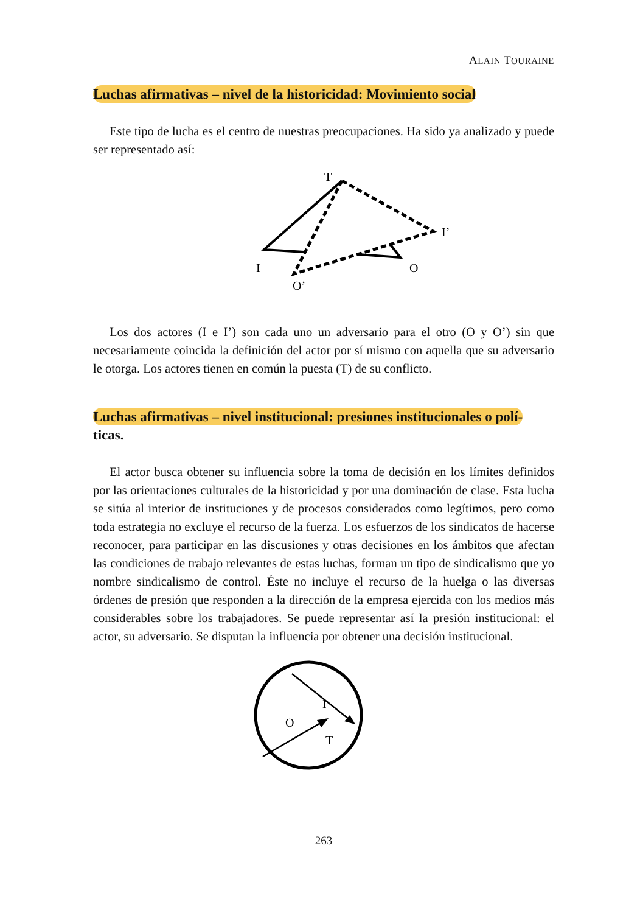ALAIN TOURAINE
Luchas afirmativas – nivel de la historicidad: Movimiento social
Este tipo de lucha es el centro de nuestras preocupaciones. Ha sido ya analizado y puede ser representado así:
T
I’
I
O
O’
Los dos actores (I e I’) son cada uno un adversario para el otro (O y O’) sin que necesariamente coincida la definición del actor por sí mismo con aquella que su adversario le otorga. Los actores tienen en común la puesta (T) de su conflicto.
Luchas afirmativas – nivel institucional: presiones institucionales o polí-
ticas.
El actor busca obtener su influencia sobre la toma de decisión en los límites definidos por las orientaciones culturales de la historicidad y por una dominación de clase. Esta lucha se sitúa al interior de instituciones y de procesos considerados como legítimos, pero como toda estrategia no excluye el recurso de la fuerza. Los esfuerzos de los sindicatos de hacerse reconocer, para participar en las discusiones y otras decisiones en los ámbitos que afectan las condiciones de trabajo relevantes de estas luchas, forman un tipo de sindicalismo que yo nombre sindicalismo de control. Éste no incluye el recurso de la huelga o las diversas órdenes de presión que responden a la dirección de la empresa ejercida con los medios más considerables sobre los trabajadores. Se puede representar así la presión institucional: el actor, su adversario. Se disputan la influencia por obtener una decisión institucional.
I
O
T
263